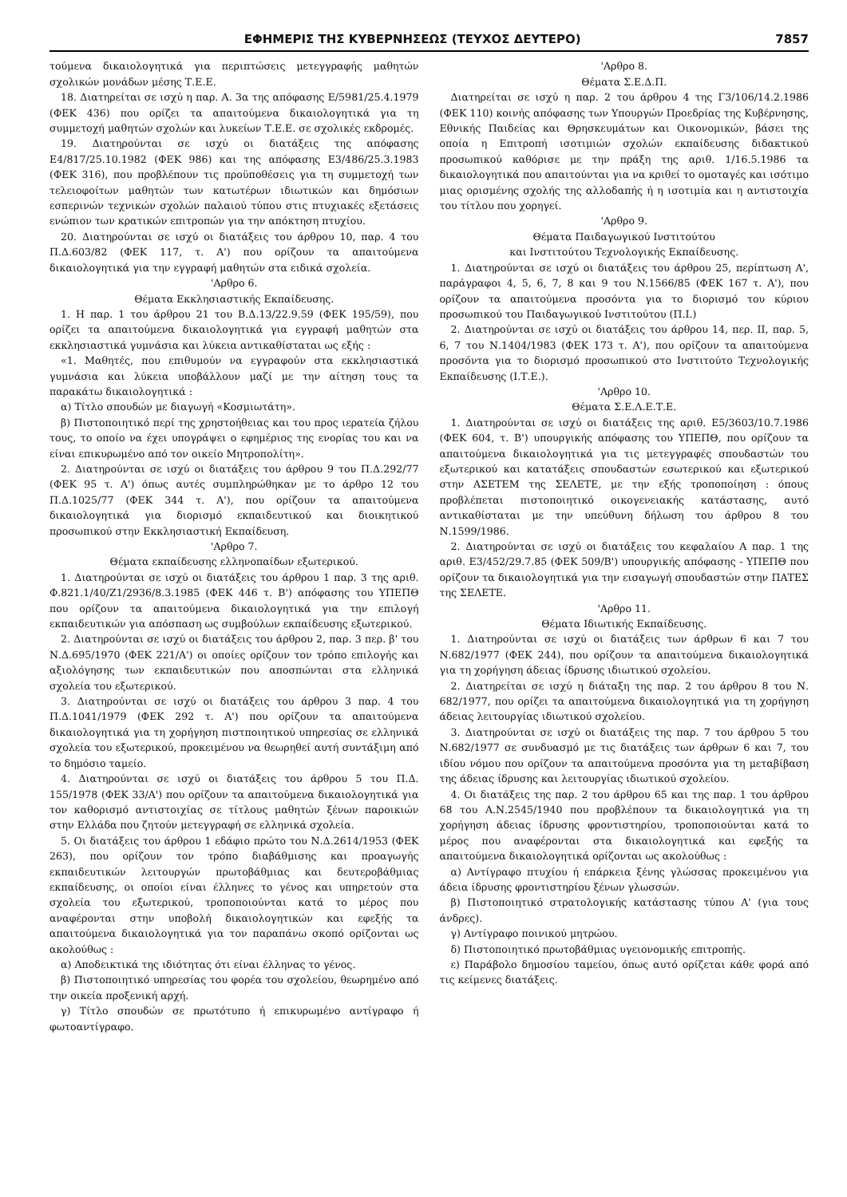ΕΦΗΜΕΡΙΣ ΤΗΣ ΚΥΒΕΡΝΗΣΕΩΣ (ΤΕΥΧΟΣ ΔΕΥΤΕΡΟ) 7857
τούμενα δικαιολογητικά για περιπτώσεις μετεγγραφής μαθητών σχολικών μονάδων μέσης Τ.Ε.Ε.
18. Διατηρείται σε ισχύ η παρ. Α. 3α της απόφασης Ε/5981/25.4.1979 (ΦΕΚ 436) που ορίζει τα απαιτούμενα δικαιολογητικά για τη συμμετοχή μαθητών σχολών και λυκείων Τ.Ε.Ε. σε σχολικές εκδρομές.
19. Διατηρούνται σε ισχύ οι διατάξεις της απόφασης Ε4/817/25.10.1982 (ΦΕΚ 986) και της απόφασης Ε3/486/25.3.1983 (ΦΕΚ 316), που προβλέπουν τις προϋποθέσεις για τη συμμετοχή των τελειοφοίτων μαθητών των κατωτέρων ιδιωτικών και δημόσιων εσπερινών τεχνικών σχολών παλαιού τύπου στις πτυχιακές εξετάσεις ενώπιον των κρατικών επιτροπών για την απόκτηση πτυχίου.
20. Διατηρούνται σε ισχύ οι διατάξεις του άρθρου 10, παρ. 4 του Π.Δ.603/82 (ΦΕΚ 117, τ. Α') που ορίζουν τα απαιτούμενα δικαιολογητικά για την εγγραφή μαθητών στα ειδικά σχολεία.
'Αρθρο 6.
Θέματα Εκκλησιαστικής Εκπαίδευσης.
1. Η παρ. 1 του άρθρου 21 του Β.Δ.13/22.9.59 (ΦΕΚ 195/59), που ορίζει τα απαιτούμενα δικαιολογητικά για εγγραφή μαθητών στα εκκλησιαστικά γυμνάσια και λύκεια αντικαθίσταται ως εξής :
«1. Μαθητές, που επιθυμούν να εγγραφούν στα εκκλησιαστικά γυμνάσια και λύκεια υποβάλλουν μαζί με την αίτηση τους τα παρακάτω δικαιολογητικά :
α) Τίτλο σπουδών με διαγωγή «Κοσμιωτάτη».
β) Πιστοποιητικό περί της χρηστοήθειας και του προς ιερατεία ζήλου τους, το οποίο να έχει υπογράψει ο εφημέριος της ενορίας του και να είναι επικυρωμένο από τον οικείο Μητροπολίτη».
2. Διατηρούνται σε ισχύ οι διατάξεις του άρθρου 9 του Π.Δ.292/77 (ΦΕΚ 95 τ. Α') όπως αυτές συμπληρώθηκαν με το άρθρο 12 του Π.Δ.1025/77 (ΦΕΚ 344 τ. Α'), που ορίζουν τα απαιτούμενα δικαιολογητικά για διορισμό εκπαιδευτικού και διοικητικού προσωπικού στην Εκκλησιαστική Εκπαίδευση.
'Αρθρο 7.
Θέματα εκπαίδευσης ελληνοπαίδων εξωτερικού.
1. Διατηρούνται σε ισχύ οι διατάξεις του άρθρου 1 παρ. 3 της αριθ. Φ.821.1/40/Ζ1/2936/8.3.1985 (ΦΕΚ 446 τ. Β') απόφασης του ΥΠΕΠΘ που ορίζουν τα απαιτούμενα δικαιολογητικά για την επιλογή εκπαιδευτικών για απόσπαση ως συμβούλων εκπαίδευσης εξωτερικού.
2. Διατηρούνται σε ισχύ οι διατάξεις του άρθρου 2, παρ. 3 περ. β' του Ν.Δ.695/1970 (ΦΕΚ 221/Α') οι οποίες ορίζουν τον τρόπο επιλογής και αξιολόγησης των εκπαιδευτικών που αποσπώνται στα ελληνικά σχολεία του εξωτερικού.
3. Διατηρούνται σε ισχύ οι διατάξεις του άρθρου 3 παρ. 4 του Π.Δ.1041/1979 (ΦΕΚ 292 τ. Α') που ορίζουν τα απαιτούμενα δικαιολογητικά για τη χορήγηση πιστποιητικού υπηρεσίας σε ελληνικά σχολεία του εξωτερικού, προκειμένου να θεωρηθεί αυτή συντάξιμη από το δημόσιο ταμείο.
4. Διατηρούνται σε ισχύ οι διατάξεις του άρθρου 5 του Π.Δ. 155/1978 (ΦΕΚ 33/Α') που ορίζουν τα απαιτούμενα δικαιολογητικά για τον καθορισμό αντιστοιχίας σε τίτλους μαθητών ξένων παροικιών στην Ελλάδα που ζητούν μετεγγραφή σε ελληνικά σχολεία.
5. Οι διατάξεις του άρθρου 1 εδάφιο πρώτο του Ν.Δ.2614/1953 (ΦΕΚ 263), που ορίζουν τον τρόπο διαβάθμισης και προαγωγής εκπαιδευτικών λειτουργών πρωτοβάθμιας και δευτεροβάθμιας εκπαίδευσης, οι οποίοι είναι έλληνες το γένος και υπηρετούν στα σχολεία του εξωτερικού, τροποποιούνται κατά το μέρος που αναφέρονται στην υποβολή δικαιολογητικών και εφεξής τα απαιτούμενα δικαιολογητικά για τον παραπάνω σκοπό ορίζονται ως ακολούθως :
α) Αποδεικτικά της ιδιότητας ότι είναι έλληνας το γένος.
β) Πιστοποιητικό υπηρεσίας του φορέα του σχολείου, θεωρημένο από την οικεία προξενική αρχή.
γ) Τίτλο σπουδών σε πρωτότυπο ή επικυρωμένο αντίγραφο ή φωτοαντίγραφο.
'Αρθρο 8.
Θέματα Σ.Ε.Δ.Π.
Διατηρείται σε ισχύ η παρ. 2 του άρθρου 4 της Γ3/106/14.2.1986 (ΦΕΚ 110) κοινής απόφασης των Υπουργών Προεδρίας της Κυβέρνησης, Εθνικής Παιδείας και Θρησκευμάτων και Οικονομικών, βάσει της οποία η Επιτροπή ισοτιμιών σχολών εκπαίδευσης διδακτικού προσωπικού καθόρισε με την πράξη της αριθ. 1/16.5.1986 τα δικαιολογητικά που απαιτούνται για να κριθεί το ομοταγές και ισότιμο μιας ορισμένης σχολής της αλλοδαπής ή η ισοτιμία και η αντιστοιχία του τίτλου που χορηγεί.
'Αρθρο 9.
Θέματα Παιδαγωγικού Ινστιτούτου
και Ινστιτούτου Τεχνολογικής Εκπαίδευσης.
1. Διατηρούνται σε ισχύ οι διατάξεις του άρθρου 25, περίπτωση Α', παράγραφοι 4, 5, 6, 7, 8 και 9 του Ν.1566/85 (ΦΕΚ 167 τ. Α'), που ορίζουν τα απαιτούμενα προσόντα για το διορισμό του κύριου προσωπικού του Παιδαγωγικού Ινστιτούτου (Π.Ι.)
2. Διατηρούνται σε ισχύ οι διατάξεις του άρθρου 14, περ. ΙΙ, παρ. 5, 6, 7 του Ν.1404/1983 (ΦΕΚ 173 τ. Α'), που ορίζουν τα απαιτούμενα προσόντα για το διορισμό προσωπικού στο Ινστιτούτο Τεχνολογικής Εκπαίδευσης (Ι.Τ.Ε.).
'Αρθρο 10.
Θέματα Σ.Ε.Λ.Ε.Τ.Ε.
1. Διατηρούνται σε ισχύ οι διατάξεις της αριθ. Ε5/3603/10.7.1986 (ΦΕΚ 604, τ. Β') υπουργικής απόφασης του ΥΠΕΠΘ, που ορίζουν τα απαιτούμενα δικαιολογητικά για τις μετεγγραφές σπουδαστών του εξωτερικού και κατατάξεις σπουδαστών εσωτερικού και εξωτερικού στην ΑΣΕΤΕΜ της ΣΕΛΕΤΕ, με την εξής τροποποίηση : όπους προβλέπεται πιστοποιητικό οικογενειακής κατάστασης, αυτό αντικαθίσταται με την υπεύθυνη δήλωση του άρθρου 8 του Ν.1599/1986.
2. Διατηρούνται σε ισχύ οι διατάξεις του κεφαλαίου Α παρ. 1 της αριθ. Ε3/452/29.7.85 (ΦΕΚ 509/Β') υπουργικής απόφασης - ΥΠΕΠΘ που ορίζουν τα δικαιολογητικά για την εισαγωγή σπουδαστών στην ΠΑΤΕΣ της ΣΕΛΕΤΕ.
'Αρθρο 11.
Θέματα Ιδιωτικής Εκπαίδευσης.
1. Διατηρούνται σε ισχύ οι διατάξεις των άρθρων 6 και 7 του Ν.682/1977 (ΦΕΚ 244), που ορίζουν τα απαιτούμενα δικαιολογητικά για τη χορήγηση άδειας ίδρυσης ιδιωτικού σχολείου.
2. Διατηρείται σε ισχύ η διάταξη της παρ. 2 του άρθρου 8 του Ν. 682/1977, που ορίζει τα απαιτούμενα δικαιολογητικά για τη χορήγηση άδειας λειτουργίας ιδιωτικού σχολείου.
3. Διατηρούνται σε ισχύ οι διατάξεις της παρ. 7 του άρθρου 5 του Ν.682/1977 σε συνδυασμό με τις διατάξεις των άρθρων 6 και 7, του ιδίου νόμου που ορίζουν τα απαιτούμενα προσόντα για τη μεταβίβαση της άδειας ίδρυσης και λειτουργίας ιδιωτικού σχολείου.
4. Οι διατάξεις της παρ. 2 του άρθρου 65 και της παρ. 1 του άρθρου 68 του Α.Ν.2545/1940 που προβλέπουν τα δικαιολογητικά για τη χορήγηση άδειας ίδρυσης φροντιστηρίου, τροποποιούνται κατά το μέρος που αναφέρονται στα δικαιολογητικά και εφεξής τα απαιτούμενα δικαιολογητικά ορίζονται ως ακολούθως :
α) Αντίγραφο πτυχίου ή επάρκεια ξένης γλώσσας προκειμένου για άδεια ίδρυσης φροντιστηρίου ξένων γλωσσών.
β) Πιστοποιητικό στρατολογικής κατάστασης τύπου Α' (για τους άνδρες).
γ) Αντίγραφο ποινικού μητρώου.
δ) Πιστοποιητικό πρωτοβάθμιας υγειονομικής επιτροπής.
ε) Παράβολο δημοσίου ταμείου, όπως αυτό ορίζεται κάθε φορά από τις κείμενες διατάξεις.